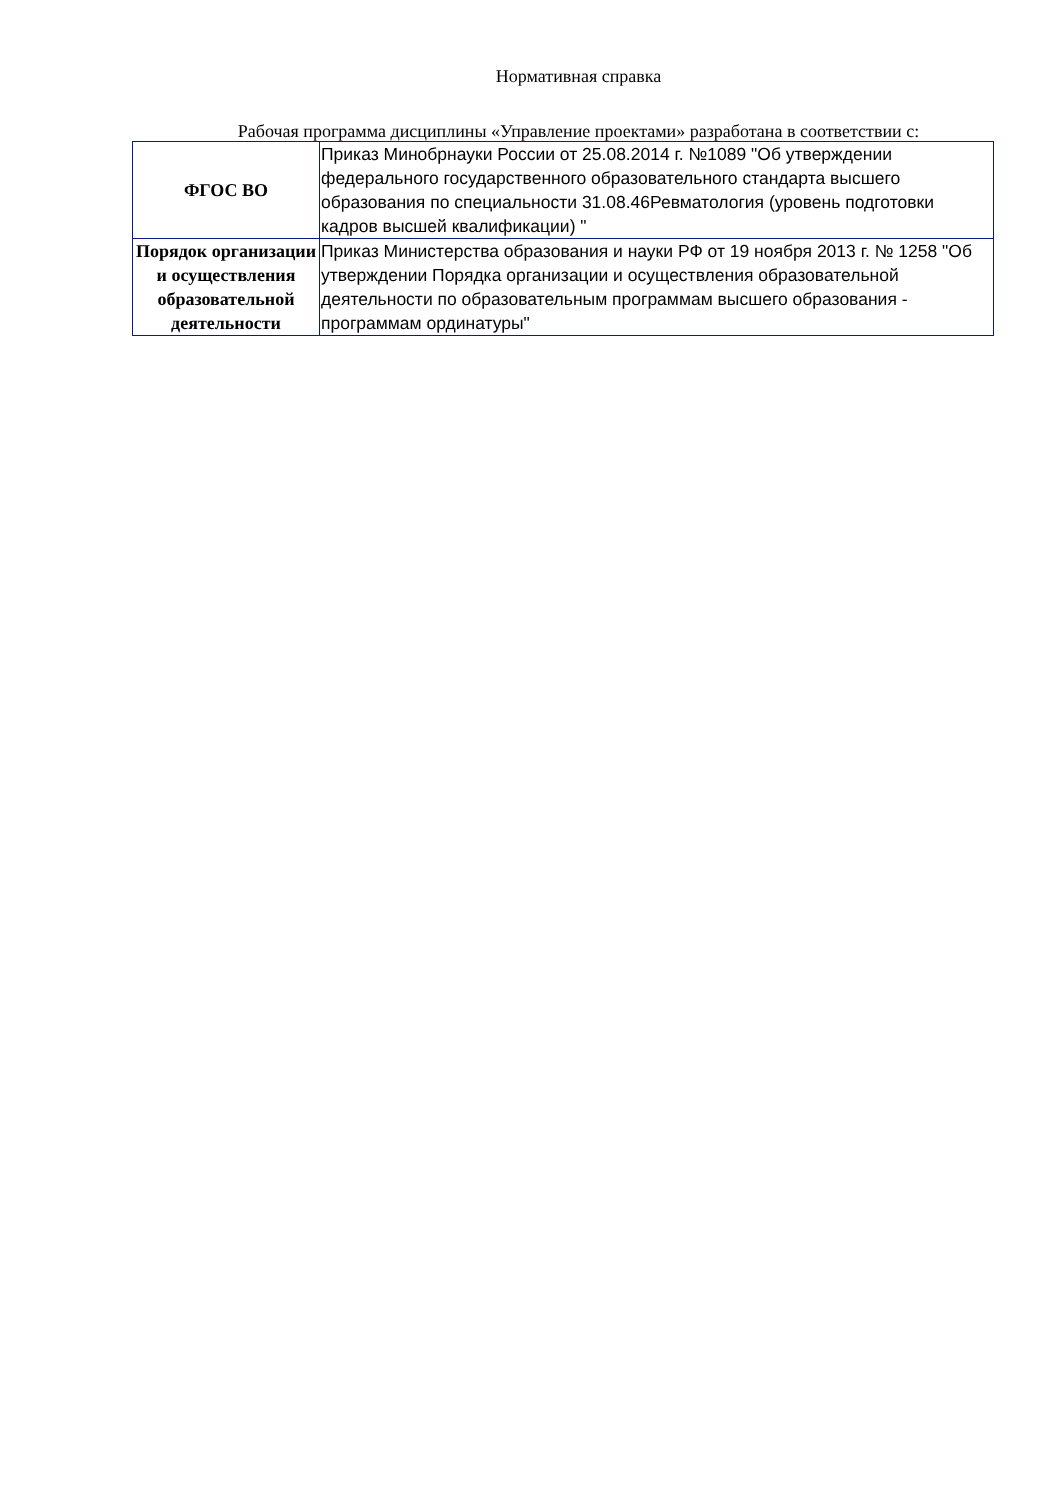Нормативная справка
Рабочая программа дисциплины «Управление проектами» разработана в соответствии с:
| ФГОС ВО | Приказ Минобрнауки России от 25.08.2014 г. №1089 "Об утверждении федерального государственного образовательного стандарта высшего образования по специальности 31.08.46Ревматология (уровень подготовки кадров высшей квалификации) " |
| Порядок организации и осуществления образовательной деятельности | Приказ Министерства образования и науки РФ от 19 ноября 2013 г. № 1258 "Об утверждении Порядка организации и осуществления образовательной деятельности по образовательным программам высшего образования - программам ординатуры" |